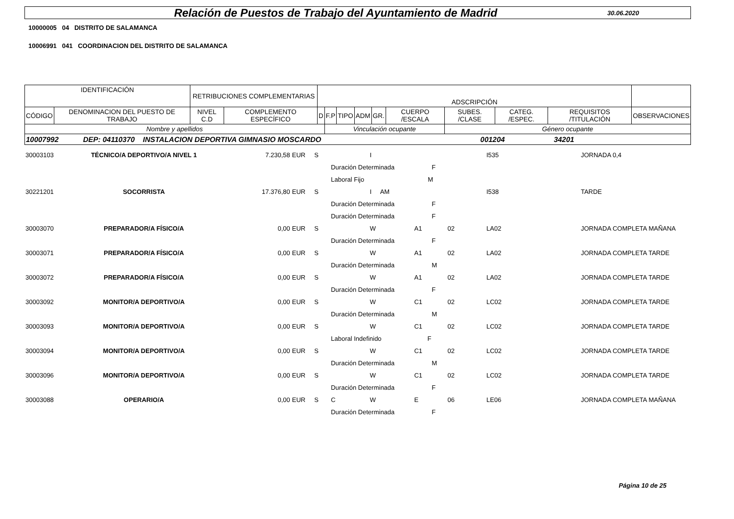Relación de Puestos de Trabajo del Ayuntamiento de Madrid
30.06.2020
10000005 04 DISTRITO DE SALAMANCA
10006991 041 COORDINACION DEL DISTRITO DE SALAMANCA
| IDENTIFICACIÓN | | RETRIBUCIONES COMPLEMENTARIAS | | ADSCRIPCIÓN | | | | | | | | | |
| CÓDIGO | DENOMINACION DEL PUESTO DE TRABAJO | NIVEL C.D | COMPLEMENTO ESPECÍFICO | D | F.P | TIPO | ADM | GR. | CUERPO /ESCALA | SUBES. /CLASE | CATEG. /ESPEC. | REQUISITOS /TITULACIÓN | OBSERVACIONES |
| Nombre y apellidos | | | | | Vinculación ocupante | | | | | Género ocupante | | | |
| 10007992 DEP: 04110370 INSTALACION DEPORTIVA GIMNASIO MOSCARDO 001204 34201 | | | | | | | | | | | | | |
| 30003103 | TÉCNICO/A DEPORTIVO/A NIVEL 1 | 7.230,58 | EUR | S | | I | | | I535 | JORNADA 0,4 |
| | | | | | Duración Determinada F | | | | | |
| | | | | | Laboral Fijo M | | | | | |
| 30221201 | SOCORRISTA | 17.376,80 | EUR | S | | I AM | | | I538 | TARDE |
| | | | | | Duración Determinada F | | | | | |
| | | | | | Duración Determinada F | | | | | |
| 30003070 | PREPARADOR/A FÍSICO/A | 0,00 | EUR | S | | W | A1 | 02 | LA02 | JORNADA COMPLETA MAÑANA |
| | | | | | Duración Determinada F | | | | | |
| 30003071 | PREPARADOR/A FÍSICO/A | 0,00 | EUR | S | | W | A1 | 02 | LA02 | JORNADA COMPLETA TARDE |
| | | | | | Duración Determinada M | | | | | |
| 30003072 | PREPARADOR/A FÍSICO/A | 0,00 | EUR | S | | W | A1 | 02 | LA02 | JORNADA COMPLETA TARDE |
| | | | | | Duración Determinada F | | | | | |
| 30003092 | MONITOR/A DEPORTIVO/A | 0,00 | EUR | S | | W | C1 | 02 | LC02 | JORNADA COMPLETA TARDE |
| | | | | | Duración Determinada M | | | | | |
| 30003093 | MONITOR/A DEPORTIVO/A | 0,00 | EUR | S | | W | C1 | 02 | LC02 | JORNADA COMPLETA TARDE |
| | | | | | Laboral Indefinido F | | | | | |
| 30003094 | MONITOR/A DEPORTIVO/A | 0,00 | EUR | S | | W | C1 | 02 | LC02 | JORNADA COMPLETA TARDE |
| | | | | | Duración Determinada M | | | | | |
| 30003096 | MONITOR/A DEPORTIVO/A | 0,00 | EUR | S | | W | C1 | 02 | LC02 | JORNADA COMPLETA TARDE |
| | | | | | Duración Determinada F | | | | | |
| 30003088 | OPERARIO/A | 0,00 | EUR | S | C | W | E | 06 | LE06 | JORNADA COMPLETA MAÑANA |
| | | | | | Duración Determinada F | | | | | |
Página 10 de 25